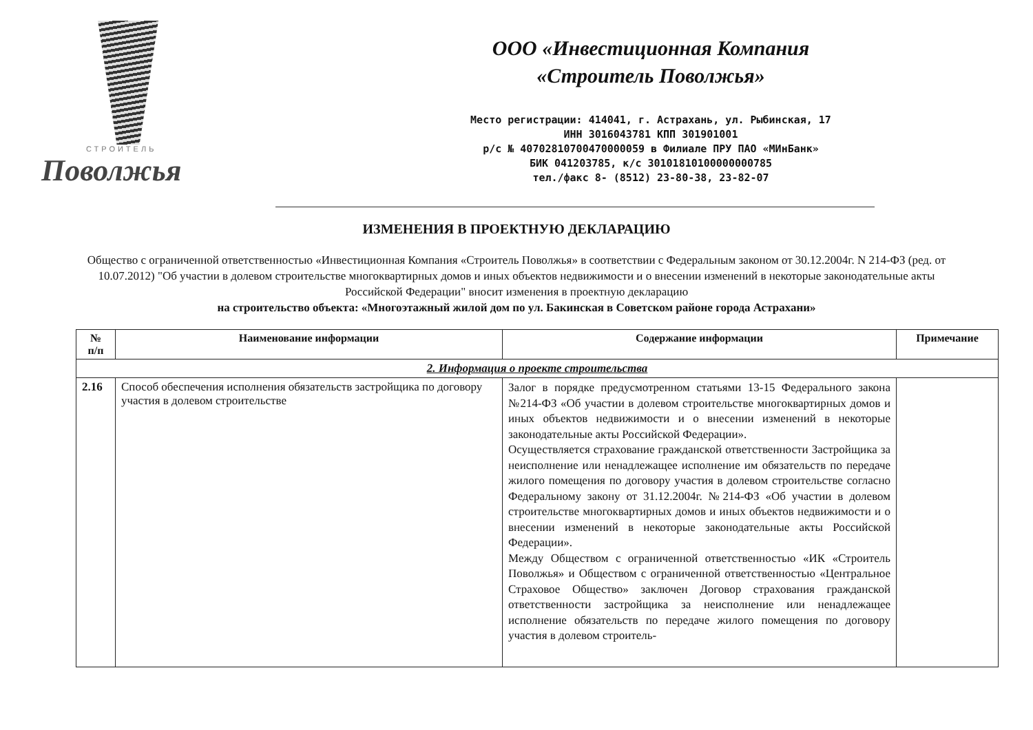СТРОИТЕЛЬ
Поволжья
ООО «Инвестиционная Компания
«Строитель Поволжья»
Место регистрации: 414041, г. Астрахань, ул. Рыбинская, 17
ИНН 3016043781 КПП 301901001
р/с № 40702810700470000059 в Филиале ПРУ ПАО «МИнБанк»
БИК 041203785, к/с 30101810100000000785
тел./факс 8- (8512) 23-80-38, 23-82-07
ИЗМЕНЕНИЯ В ПРОЕКТНУЮ ДЕКЛАРАЦИЮ
Общество с ограниченной ответственностью «Инвестиционная Компания «Строитель Поволжья» в соответствии с Федеральным законом от 30.12.2004г. N 214-ФЗ (ред. от 10.07.2012) "Об участии в долевом строительстве многоквартирных домов и иных объектов недвижимости и о внесении изменений в некоторые законодательные акты Российской Федерации" вносит изменения в проектную декларацию
на строительство объекта: «Многоэтажный жилой дом по ул. Бакинская в Советском районе города Астрахани»
| № п/п | Наименование информации | Содержание информации | Примечание |
| --- | --- | --- | --- |
| 2. Информация о проекте строительства | | | |
| 2.16 | Способ обеспечения исполнения обязательств застройщика по договору участия в долевом строительстве | Залог в порядке предусмотренном статьями 13-15 Федерального закона №214-ФЗ «Об участии в долевом строительстве многоквартирных домов и иных объектов недвижимости и о внесении изменений в некоторые законодательные акты Российской Федерации». Осуществляется страхование гражданской ответственности Застройщика за неисполнение или ненадлежащее исполнение им обязательств по передаче жилого помещения по договору участия в долевом строительстве согласно Федеральному закону от 31.12.2004г. №214-ФЗ «Об участии в долевом строительстве многоквартирных домов и иных объектов недвижимости и о внесении изменений в некоторые законодательные акты Российской Федерации». Между Обществом с ограниченной ответственностью «ИК «Строитель Поволжья» и Обществом с ограниченной ответственностью «Центральное Страховое Общество» заключен Договор страхования гражданской ответственности застройщика за неисполнение или ненадлежащее исполнение обязательств по передаче жилого помещения по договору участия в долевом строитель- | |